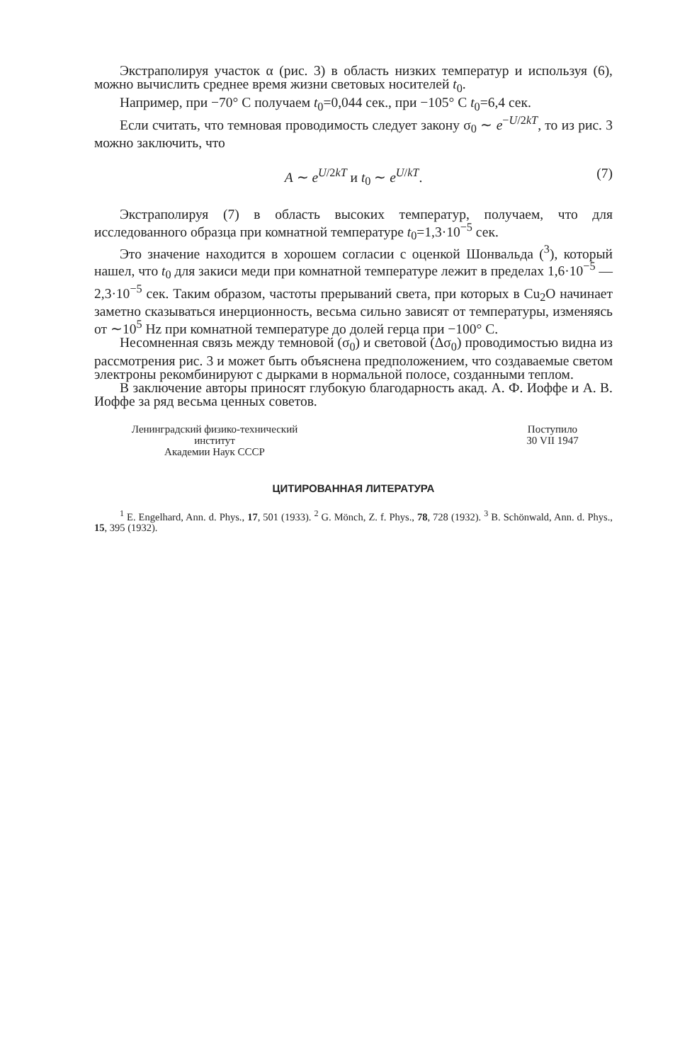Экстраполируя участок α (рис. 3) в область низких температур и используя (6), можно вычислить среднее время жизни световых носителей t<sub>0</sub>.
Например, при −70° С получаем t<sub>0</sub>=0,044 сек., при −105° С t<sub>0</sub>=6,4 сек.
Если считать, что темновая проводимость следует закону σ<sub>0</sub> ∼ e<sup>−U/2kT</sup>, то из рис. 3 можно заключить, что
A ∼ e<sup>U/2kT</sup> и t<sub>0</sub> ∼ e<sup>U/kT</sup>. (7)
Экстраполируя (7) в область высоких температур, получаем, что для исследованного образца при комнатной температуре t<sub>0</sub>=1,3·10<sup>−5</sup> сек.
Это значение находится в хорошем согласии с оценкой Шонвальда (<sup>3</sup>), который нашел, что t<sub>0</sub> для закиси меди при комнатной температуре лежит в пределах 1,6·10<sup>−5</sup> — 2,3·10<sup>−5</sup> сек. Таким образом, частоты прерываний света, при которых в Cu<sub>2</sub>O начинает заметно сказываться инерционность, весьма сильно зависят от температуры, изменяясь от ∼10<sup>5</sup> Hz при комнатной температуре до долей герца при −100° С.
Несомненная связь между темновой (σ<sub>0</sub>) и световой (Δσ<sub>0</sub>) проводимостью видна из рассмотрения рис. 3 и может быть объяснена предположением, что создаваемые светом электроны рекомбинируют с дырками в нормальной полосе, созданными теплом.
В заключение авторы приносят глубокую благодарность акад. А. Ф. Иоффе и А. В. Иоффе за ряд весьма ценных советов.
Ленинградский физико-технический
институт
Академии Наук СССР
Поступило
30 VII 1947
ЦИТИРОВАННАЯ ЛИТЕРАТУРА
<sup>1</sup> E. Engelhard, Ann. d. Phys., 17, 501 (1933). <sup>2</sup> G. Mönch, Z. f. Phys., 78, 728 (1932). <sup>3</sup> B. Schönwald, Ann. d. Phys., 15, 395 (1932).